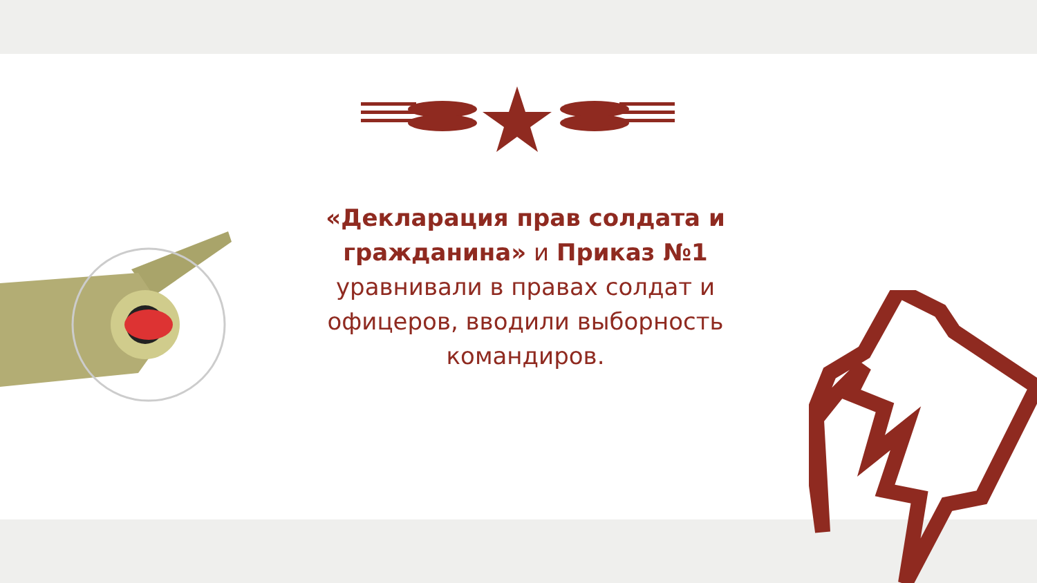«Декларация прав солдата и гражданина» и Приказ №1 уравнивали в правах солдат и офицеров, вводили выборность командиров.